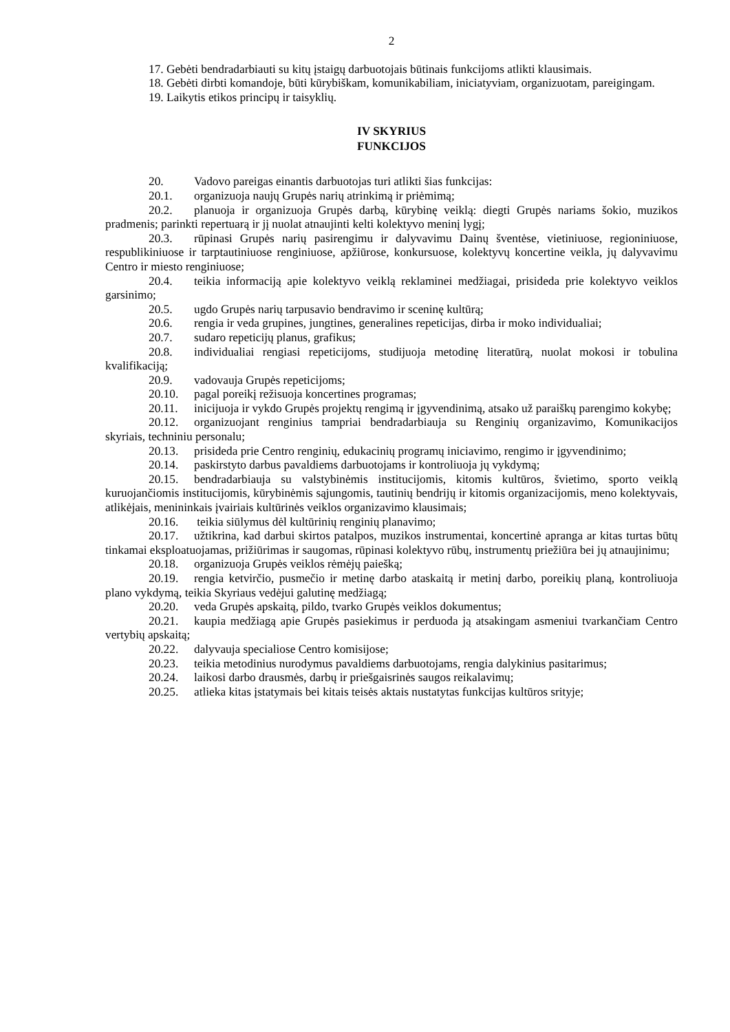2
17. Gebėti bendradarbiauti su kitų įstaigų darbuotojais būtinais funkcijoms atlikti klausimais.
18. Gebėti dirbti komandoje, būti kūrybiškam, komunikabiliam, iniciatyviam, organizuotam, pareigingam.
19. Laikytis etikos principų ir taisyklių.
IV SKYRIUS
FUNKCIJOS
20. Vadovo pareigas einantis darbuotojas turi atlikti šias funkcijas:
20.1. organizuoja naujų Grupės narių atrinkimą ir priėmimą;
20.2. planuoja ir organizuoja Grupės darbą, kūrybinę veiklą: diegti Grupės nariams šokio, muzikos pradmenis; parinkti repertuarą ir jį nuolat atnaujinti kelti kolektyvo meninį lygį;
20.3. rūpinasi Grupės narių pasirengimu ir dalyvavimu Dainų šventėse, vietiniuose, regioniniuose, respublikiniuose ir tarptautiniuose renginiuose, apžiūrose, konkursuose, kolektyvų koncertine veikla, jų dalyvavimu Centro ir miesto renginiuose;
20.4. teikia informaciją apie kolektyvo veiklą reklaminei medžiagai, prisideda prie kolektyvo veiklos garsinimo;
20.5. ugdo Grupės narių tarpusavio bendravimo ir sceninę kultūrą;
20.6. rengia ir veda grupines, jungtines, generalines repeticijas, dirba ir moko individualiai;
20.7. sudaro repeticijų planus, grafikus;
20.8. individualiai rengiasi repeticijoms, studijuoja metodinę literatūrą, nuolat mokosi ir tobulina kvalifikaciją;
20.9. vadovauja Grupės repeticijoms;
20.10. pagal poreikį režisuoja koncertines programas;
20.11. inicijuoja ir vykdo Grupės projektų rengimą ir įgyvendinimą, atsako už paraiškų parengimo kokybę;
20.12. organizuojant renginius tampriai bendradarbiauja su Renginių organizavimo, Komunikacijos skyriais, techniniu personalu;
20.13. prisideda prie Centro renginių, edukacinių programų iniciavimo, rengimo ir įgyvendinimo;
20.14. paskirstyto darbus pavaldiems darbuotojams ir kontroliuoja jų vykdymą;
20.15. bendradarbiauja su valstybinėmis institucijomis, kitomis kultūros, švietimo, sporto veiklą kuruojančiomis institucijomis, kūrybinėmis sąjungomis, tautinių bendrijų ir kitomis organizacijomis, meno kolektyvais, atlikėjais, menininkais įvairiais kultūrinės veiklos organizavimo klausimais;
20.16. teikia siūlymus dėl kultūrinių renginių planavimo;
20.17. užtikrina, kad darbui skirtos patalpos, muzikos instrumentai, koncertinė apranga ar kitas turtas būtų tinkamai eksploatuojamas, prižiūrimas ir saugomas, rūpinasi kolektyvo rūbų, instrumentų priežiūra bei jų atnaujinimu;
20.18. organizuoja Grupės veiklos rėmėjų paiešką;
20.19. rengia ketvirčio, pusmečio ir metinę darbo ataskaitą ir metinį darbo, poreikių planą, kontroliuoja plano vykdymą, teikia Skyriaus vedėjui galutinę medžiagą;
20.20. veda Grupės apskaitą, pildo, tvarko Grupės veiklos dokumentus;
20.21. kaupia medžiagą apie Grupės pasiekimus ir perduoda ją atsakingam asmeniui tvarkančiam Centro vertybių apskaitą;
20.22. dalyvauja specialiose Centro komisijose;
20.23. teikia metodinius nurodymus pavaldiems darbuotojams, rengia dalykinius pasitarimus;
20.24. laikosi darbo drausmės, darbų ir priešgaisrinės saugos reikalavimų;
20.25. atlieka kitas įstatymais bei kitais teisės aktais nustatytas funkcijas kultūros srityje;